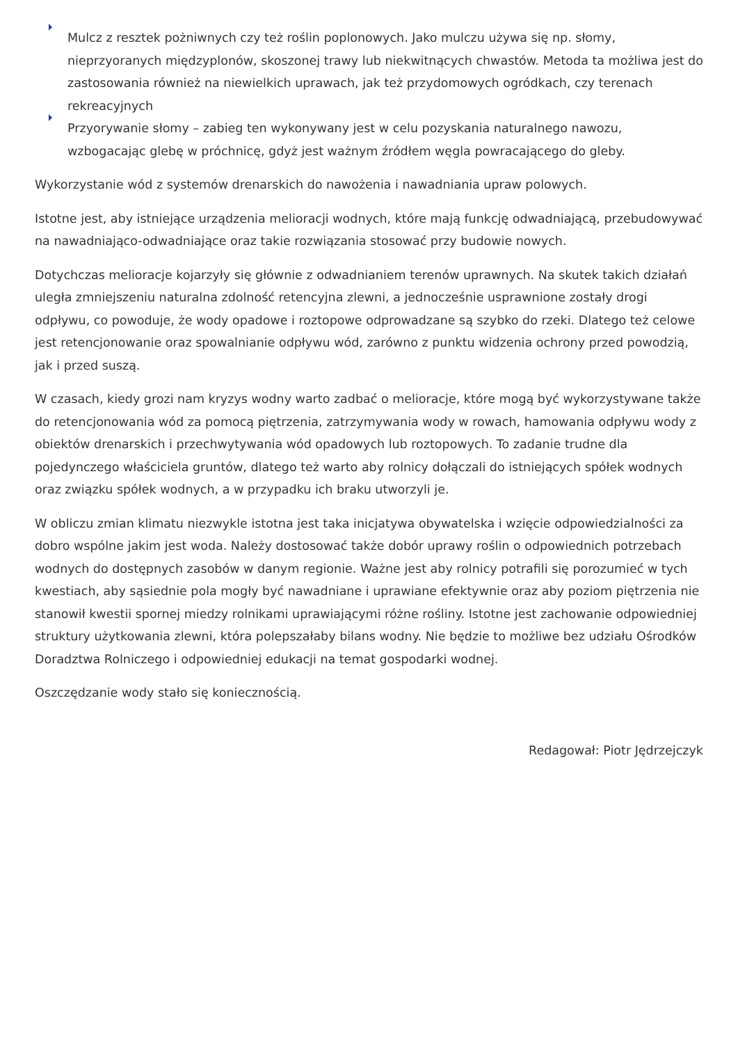Mulcz z resztek pożniwnych czy też roślin poplonowych. Jako mulczu używa się np. słomy, nieprzyoranych międzyplonów, skoszonej trawy lub niekwitnących chwastów. Metoda ta możliwa jest do zastosowania również na niewielkich uprawach, jak też przydomowych ogródkach, czy terenach rekreacyjnych
Przyorywanie słomy – zabieg ten wykonywany jest w celu pozyskania naturalnego nawozu, wzbogacając glebę w próchnicę, gdyż jest ważnym źródłem węgla powracającego do gleby.
Wykorzystanie wód z systemów drenarskich do nawożenia i nawadniania upraw polowych.
Istotne jest, aby istniejące urządzenia melioracji wodnych, które mają funkcję odwadniającą, przebudowywać na nawadniająco-odwadniające oraz takie rozwiązania stosować przy budowie nowych.
Dotychczas melioracje kojarzyły się głównie z odwadnianiem terenów uprawnych. Na skutek takich działań uległa zmniejszeniu naturalna zdolność retencyjna zlewni, a jednocześnie usprawnione zostały drogi odpływu, co powoduje, że wody opadowe i roztopowe odprowadzane są szybko do rzeki. Dlatego też celowe jest retencjonowanie oraz spowalnianie odpływu wód, zarówno z punktu widzenia ochrony przed powodzią, jak i przed suszą.
W czasach, kiedy grozi nam kryzys wodny warto zadbać o melioracje, które mogą być wykorzystywane także do retencjonowania wód za pomocą piętrzenia, zatrzymywania wody w rowach, hamowania odpływu wody z obiektów drenarskich i przechwytywania wód opadowych lub roztopowych. To zadanie trudne dla pojedynczego właściciela gruntów, dlatego też warto aby rolnicy dołączali do istniejących spółek wodnych oraz związku spółek wodnych, a w przypadku ich braku utworzyli je.
W obliczu zmian klimatu niezwykle istotna jest taka inicjatywa obywatelska i wzięcie odpowiedzialności za dobro wspólne jakim jest woda. Należy dostosować także dobór uprawy roślin o odpowiednich potrzebach wodnych do dostępnych zasobów w danym regionie. Ważne jest aby rolnicy potrafili się porozumieć w tych kwestiach, aby sąsiednie pola mogły być nawadniane i uprawiane efektywnie oraz aby poziom piętrzenia nie stanowił kwestii spornej miedzy rolnikami uprawiającymi różne rośliny. Istotne jest zachowanie odpowiedniej struktury użytkowania zlewni, która polepszałaby bilans wodny. Nie będzie to możliwe bez udziału Ośrodków Doradztwa Rolniczego i odpowiedniej edukacji na temat gospodarki wodnej.
Oszczędzanie wody stało się koniecznością.
Redagował: Piotr Jędrzejczyk